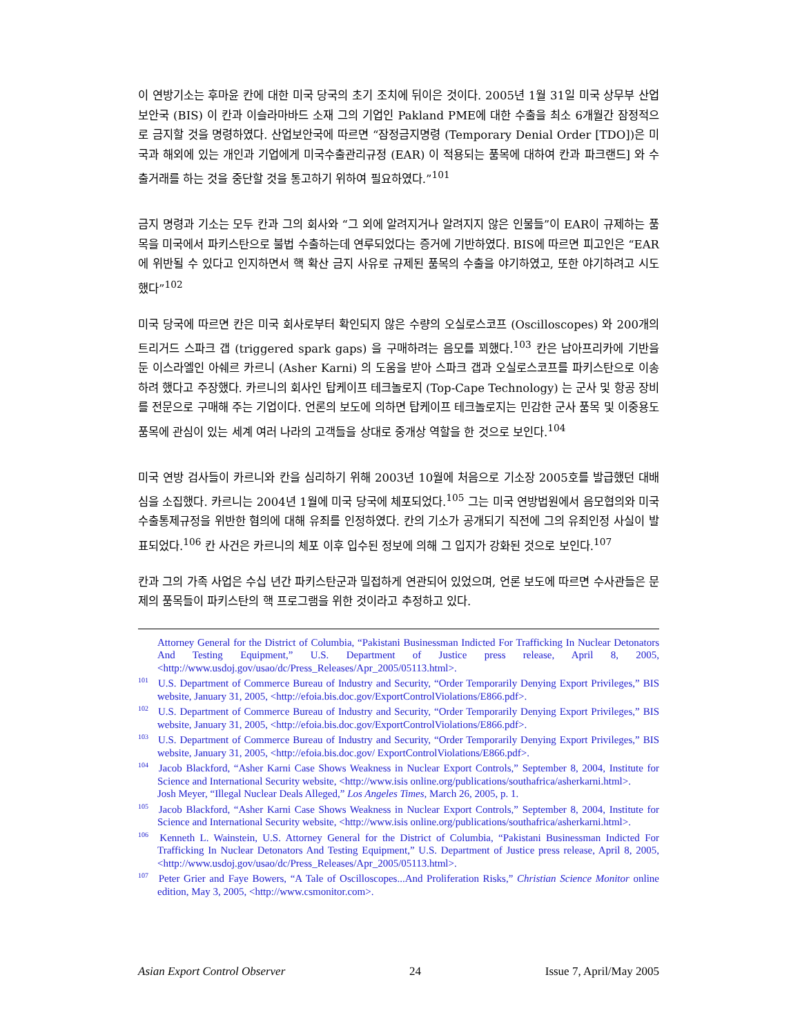이 연방기소는 후마윤 칸에 대한 미국 당국의 초기 조치에 뒤이은 것이다. 2005년 1월 31일 미국 상무부 산업보안국 (BIS) 이 칸과 이슬라마바드 소재 그의 기업인 Pakland PME에 대한 수출을 최소 6개월간 잠정적으로 금지할 것을 명령하였다. 산업보안국에 따르면 “잠정금지명령 (Temporary Denial Order [TDO])은 미국과 해외에 있는 개인과 기업에게 미국수출관리규정 (EAR) 이 적용되는 품목에 대하여 칸과 파크랜드] 와 수출거래를 하는 것을 중단할 것을 통고하기 위하여 필요하였다.”<sup>101</sup>
금지 명령과 기소는 모두 칸과 그의 회사와 “그 외에 알려지거나 알려지지 않은 인물들”이 EAR이 규제하는 품목을 미국에서 파키스탄으로 불법 수출하는데 연루되었다는 증거에 기반하였다. BIS에 따르면 피고인은 “EAR에 위반될 수 있다고 인지하면서 핵 확산 금지 사유로 규제된 품목의 수출을 야기하였고, 또한 야기하려고 시도했다”<sup>102</sup>
미국 당국에 따르면 칸은 미국 회사로부터 확인되지 않은 수량의 오실로스코프 (Oscilloscopes) 와 200개의 트리거드 스파크 갭 (triggered spark gaps) 을 구매하려는 음모를 꾀했다.<sup>103</sup> 칸은 남아프리카에 기반을 둔 이스라엘인 아쉐르 카르니 (Asher Karni) 의 도움을 받아 스파크 갭과 오실로스코프를 파키스탄으로 이송하려 했다고 주장했다. 카르니의 회사인 탑케이프 테크놀로지 (Top-Cape Technology) 는 군사 및 항공 장비를 전문으로 구매해 주는 기업이다. 언론의 보도에 의하면 탑케이프 테크놀로지는 민감한 군사 품목 및 이중용도 품목에 관심이 있는 세계 여러 나라의 고객들을 상대로 중개상 역할을 한 것으로 보인다.<sup>104</sup>
미국 연방 검사들이 카르니와 칸을 심리하기 위해 2003년 10월에 처음으로 기소장 2005호를 발급했던 대배심을 소집했다. 카르니는 2004년 1월에 미국 당국에 체포되었다.<sup>105</sup> 그는 미국 연방법원에서 음모협의와 미국 수출통제규정을 위반한 혐의에 대해 유죄를 인정하였다. 칸의 기소가 공개되기 직전에 그의 유죄인정 사실이 발표되었다.<sup>106</sup> 칸 사건은 카르니의 체포 이후 입수된 정보에 의해 그 입지가 강화된 것으로 보인다.<sup>107</sup>
칸과 그의 가족 사업은 수십 년간 파키스탄군과 밀접하게 연관되어 있었으며, 언론 보도에 따르면 수사관들은 문제의 품목들이 파키스탄의 핵 프로그램을 위한 것이라고 추정하고 있다.
Attorney General for the District of Columbia, “Pakistani Businessman Indicted For Trafficking In Nuclear Detonators And Testing Equipment,” U.S. Department of Justice press release, April 8, 2005, <http://www.usdoj.gov/usao/dc/Press_Releases/Apr_2005/05113.html>.
<sup>101</sup> U.S. Department of Commerce Bureau of Industry and Security, “Order Temporarily Denying Export Privileges,” BIS website, January 31, 2005, <http://efoia.bis.doc.gov/ExportControlViolations/E866.pdf>.
<sup>102</sup> U.S. Department of Commerce Bureau of Industry and Security, “Order Temporarily Denying Export Privileges,” BIS website, January 31, 2005, <http://efoia.bis.doc.gov/ExportControlViolations/E866.pdf>.
<sup>103</sup> U.S. Department of Commerce Bureau of Industry and Security, “Order Temporarily Denying Export Privileges,” BIS website, January 31, 2005, <http://efoia.bis.doc.gov/ ExportControlViolations/E866.pdf>.
<sup>104</sup> Jacob Blackford, “Asher Karni Case Shows Weakness in Nuclear Export Controls,” September 8, 2004, Institute for Science and International Security website, <http://www.isis online.org/publications/southafrica/asherkarni.html>.
Josh Meyer, “Illegal Nuclear Deals Alleged,” Los Angeles Times, March 26, 2005, p. 1.
<sup>105</sup> Jacob Blackford, “Asher Karni Case Shows Weakness in Nuclear Export Controls,” September 8, 2004, Institute for Science and International Security website, <http://www.isis online.org/publications/southafrica/asherkarni.html>.
<sup>106</sup> Kenneth L. Wainstein, U.S. Attorney General for the District of Columbia, “Pakistani Businessman Indicted For Trafficking In Nuclear Detonators And Testing Equipment,” U.S. Department of Justice press release, April 8, 2005, <http://www.usdoj.gov/usao/dc/Press_Releases/Apr_2005/05113.html>.
<sup>107</sup> Peter Grier and Faye Bowers, “A Tale of Oscilloscopes...And Proliferation Risks,” Christian Science Monitor online edition, May 3, 2005, <http://www.csmonitor.com>.
Asian Export Control Observer 24 Issue 7, April/May 2005